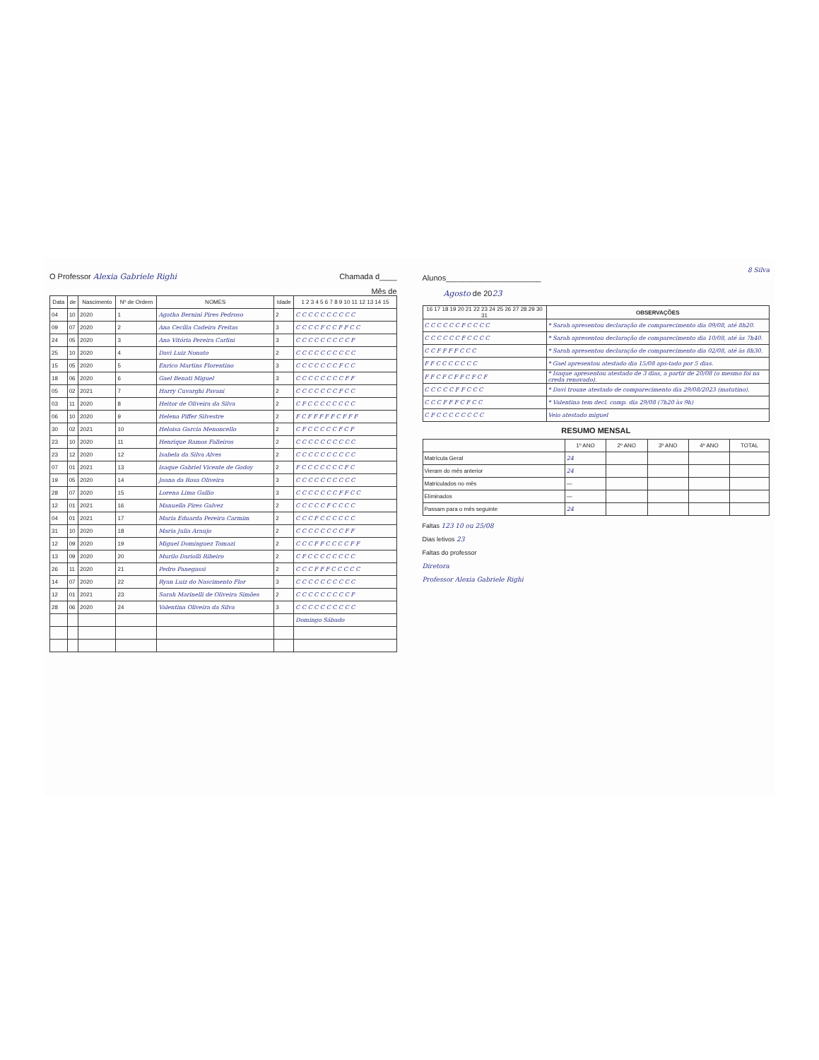O Professor Alexia Gabriele Righi Chamada d____
Mês de
| Data | de | Nascimento | Nº de Ordem | NOMES | Idade | 1 2 3 4 5 6 7 8 9 10 11 12 13 14 15 |
| --- | --- | --- | --- | --- | --- | --- |
| 04 | 10 | 2020 | 1 | Agatha Bernini Pires Pedroso | 2 | C C C C C C C C C C |
| 09 | 07 | 2020 | 2 | Ana Cecília Cadeira Freitas | 3 | C C C C F C C F F C C |
| 24 | 05 | 2020 | 3 | Ana Vitória Pereira Carlini | 3 | C C C C C C C C C F |
| 25 | 10 | 2020 | 4 | Davi Luiz Nonato | 2 | C C C C C C C C C C |
| 15 | 05 | 2020 | 5 | Enrico Martins Florentino | 3 | C C C C C C C F C C |
| 18 | 06 | 2020 | 6 | Gael Benati Miguel | 3 | C C C C C C C C F F |
| 05 | 02 | 2021 | 7 | Harry Cuvarghi Pavani | 2 | C C C C C C C F C C |
| 03 | 11 | 2020 | 8 | Heitor de Oliveira da Silva | 2 | C F C C C C C C C C |
| 06 | 10 | 2020 | 9 | Helena Piffer Silvestre | 2 | F C F F F F F C F F F |
| 30 | 02 | 2021 | 10 | Heloisa Garcia Menoncello | 2 | C F C C C C C F C F |
| 23 | 10 | 2020 | 11 | Henrique Ramos Falleiros | 2 | C C C C C C C C C C |
| 23 | 12 | 2020 | 12 | Isabela da Silva Alves | 2 | C C C C C C C C C C |
| 07 | 01 | 2021 | 13 | Isaque Gabriel Vicente de Godoy | 2 | F C C C C C C C F C |
| 19 | 05 | 2020 | 14 | Joana da Rosa Oliveira | 3 | C C C C C C C C C C |
| 28 | 07 | 2020 | 15 | Lorena Lima Gallio | 3 | C C C C C C C F F C C |
| 12 | 01 | 2021 | 16 | Manuella Pires Galvez | 2 | C C C C C F C C C C |
| 04 | 01 | 2021 | 17 | Maria Eduarda Pereira Carmim | 2 | C C C F C C C C C C |
| 31 | 10 | 2020 | 18 | Maria Julia Araujo | 2 | C C C C C C C C F F |
| 12 | 09 | 2020 | 19 | Miguel Dominguez Tomazi | 2 | C C C F F C C C C F F |
| 13 | 09 | 2020 | 20 | Murilo Dariolli Ribeiro | 2 | C F C C C C C C C C |
| 26 | 11 | 2020 | 21 | Pedro Panegassi | 2 | C C C F F F C C C C C |
| 14 | 07 | 2020 | 22 | Ryan Luiz do Nascimento Flor | 3 | C C C C C C C C C C |
| 12 | 01 | 2021 | 23 | Sarah Marinelli de Oliveira Simões | 2 | C C C C C C C C C F |
| 28 | 06 | 2020 | 24 | Valentina Oliveira da Silva | 3 | C C C C C C C C C C |
| | | | | | | Domingo Sábado |
8 Silva
Alunos______________________
Agosto de 2023
| 16 17 18 19 20 21 22 23 24 25 26 27 28 29 30 31 | OBSERVAÇÕES |
| --- | --- |
| C C C C C C F C C C C | * Sarah apresentou declaração de comparecimento dia 09/08, até 8h20. |
| C C C C C C F C C C C | * Sarah apresentou declaração de comparecimento dia 10/08, até às 7h40. |
| C C F F F F C C C | * Sarah apresentou declaração de comparecimento dia 02/08, até às 8h30. |
| F F C C C C C C C | * Gael apresentou atestado dia 15/08 aps-tado por 5 dias. |
| F F C F C F F C F C F | * Isaque apresentou atestado de 3 dias, a partir de 20/08 (o mesmo foi na creda renovado). |
| C C C C C F F C C C | * Davi trouxe atestado de comparecimento dia 29/08/2023 (matutino). |
| C C C F F F C F C C | * Valentina tem decl. comp. dia 29/08 (7h20 às 9h) |
| C F C C C C C C C C | Veio atestado miguel |
RESUMO MENSAL
| | 1º ANO | 2º ANO | 3º ANO | 4º ANO | TOTAL |
| --- | --- | --- | --- | --- | --- |
| Matrícula Geral | 24 | | | | |
| Vieram do mês anterior | 24 | | | | |
| Matriculados no mês | — | | | | |
| Eliminados | — | | | | |
| Passam para o mês seguinte | 24 | | | | |
Faltas 123 10 ou 25/08
Dias letivos 23
Faltas do professor
Diretora
Professor Alexia Gabriele Righi